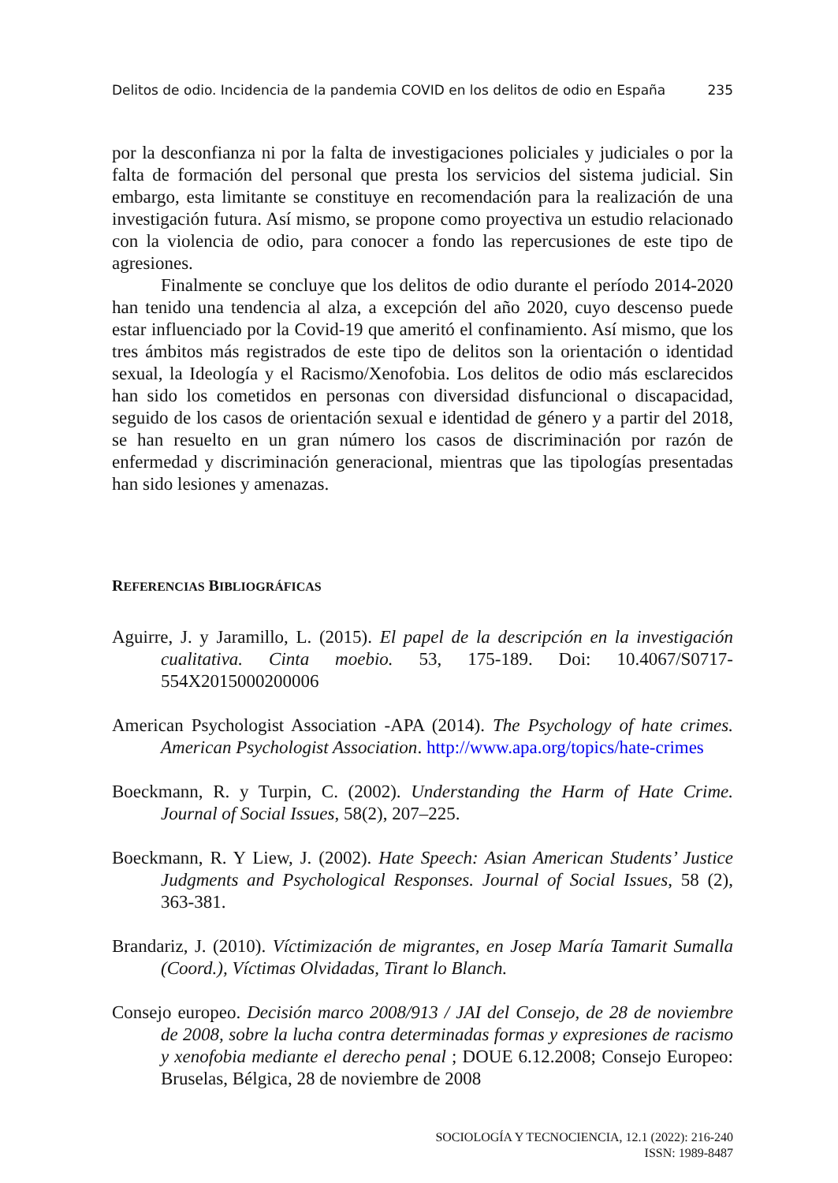Delitos de odio. Incidencia de la pandemia COVID en los delitos de odio en España 235
por la desconfianza ni por la falta de investigaciones policiales y judiciales o por la falta de formación del personal que presta los servicios del sistema judicial. Sin embargo, esta limitante se constituye en recomendación para la realización de una investigación futura. Así mismo, se propone como proyectiva un estudio relacionado con la violencia de odio, para conocer a fondo las repercusiones de este tipo de agresiones.
Finalmente se concluye que los delitos de odio durante el período 2014-2020 han tenido una tendencia al alza, a excepción del año 2020, cuyo descenso puede estar influenciado por la Covid-19 que ameritó el confinamiento. Así mismo, que los tres ámbitos más registrados de este tipo de delitos son la orientación o identidad sexual, la Ideología y el Racismo/Xenofobia. Los delitos de odio más esclarecidos han sido los cometidos en personas con diversidad disfuncional o discapacidad, seguido de los casos de orientación sexual e identidad de género y a partir del 2018, se han resuelto en un gran número los casos de discriminación por razón de enfermedad y discriminación generacional, mientras que las tipologías presentadas han sido lesiones y amenazas.
REFERENCIAS BIBLIOGRÁFICAS
Aguirre, J. y Jaramillo, L. (2015). El papel de la descripción en la investigación cualitativa. Cinta moebio. 53, 175-189. Doi: 10.4067/S0717-554X2015000200006
American Psychologist Association -APA (2014). The Psychology of hate crimes. American Psychologist Association. http://www.apa.org/topics/hate-crimes
Boeckmann, R. y Turpin, C. (2002). Understanding the Harm of Hate Crime. Journal of Social Issues, 58(2), 207–225.
Boeckmann, R. Y Liew, J. (2002). Hate Speech: Asian American Students’ Justice Judgments and Psychological Responses. Journal of Social Issues, 58 (2), 363-381.
Brandariz, J. (2010). Víctimización de migrantes, en Josep María Tamarit Sumalla (Coord.), Víctimas Olvidadas, Tirant lo Blanch.
Consejo europeo. Decisión marco 2008/913 / JAI del Consejo, de 28 de noviembre de 2008, sobre la lucha contra determinadas formas y expresiones de racismo y xenofobia mediante el derecho penal ; DOUE 6.12.2008; Consejo Europeo: Bruselas, Bélgica, 28 de noviembre de 2008
SOCIOLOGÍA Y TECNOCIENCIA, 12.1 (2022): 216-240
ISSN: 1989-8487